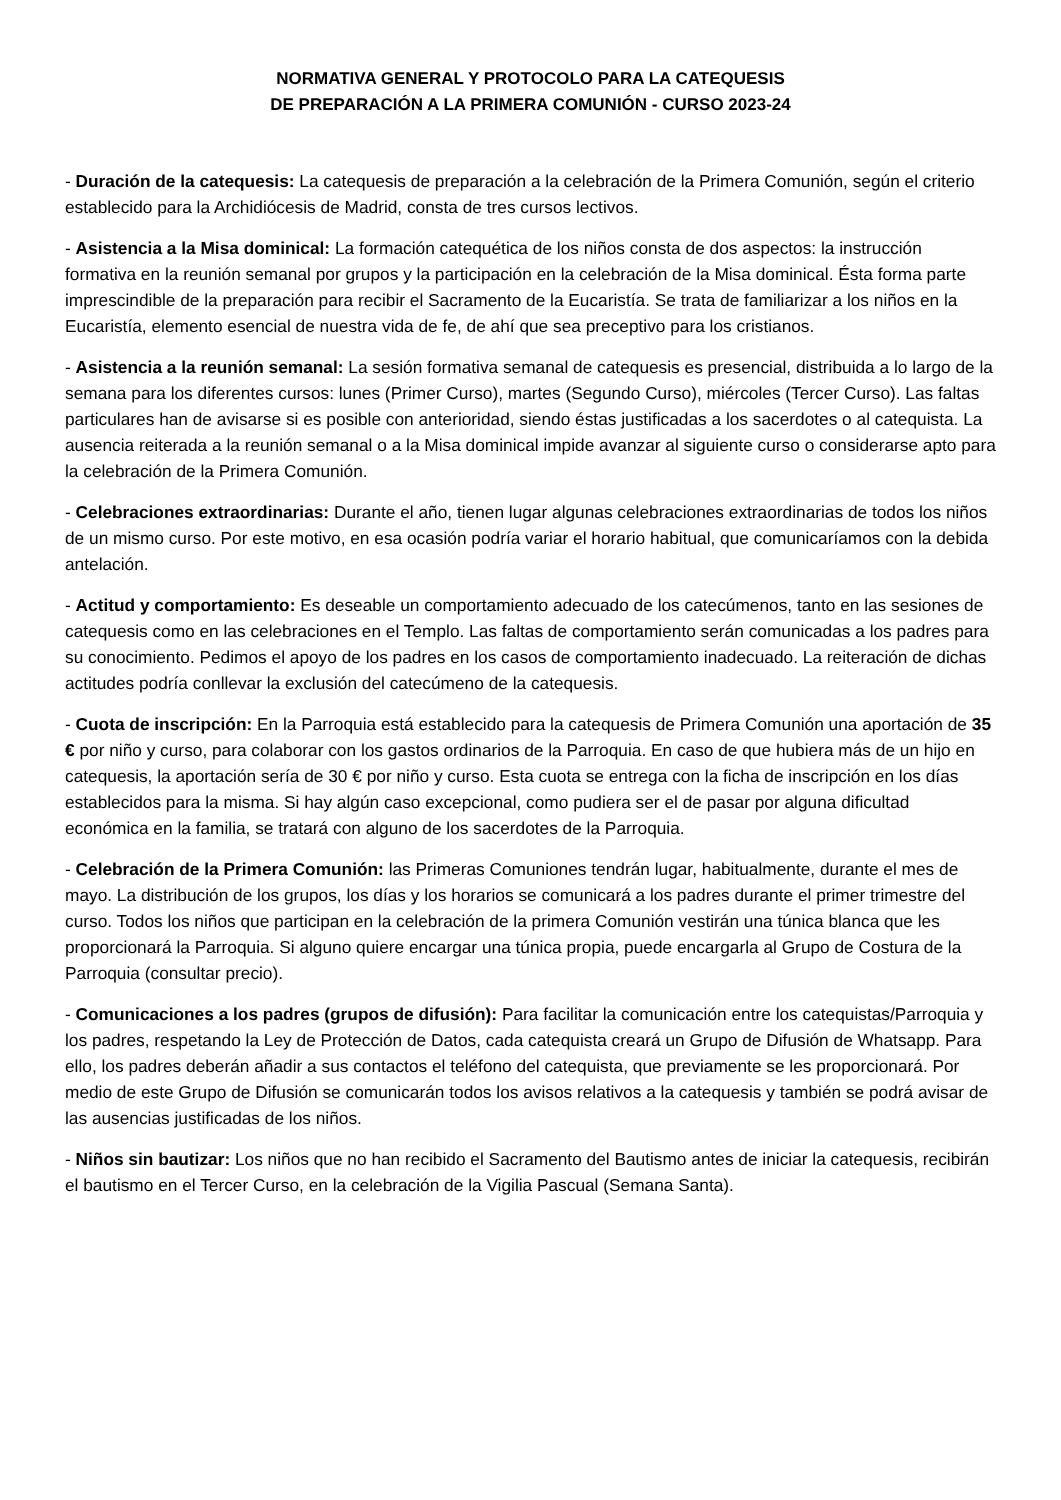NORMATIVA GENERAL Y PROTOCOLO PARA LA CATEQUESIS
DE PREPARACIÓN A LA PRIMERA COMUNIÓN - CURSO 2023-24
- Duración de la catequesis: La catequesis de preparación a la celebración de la Primera Comunión, según el criterio establecido para la Archidiócesis de Madrid, consta de tres cursos lectivos.
- Asistencia a la Misa dominical: La formación catequética de los niños consta de dos aspectos: la instrucción formativa en la reunión semanal por grupos y la participación en la celebración de la Misa dominical. Ésta forma parte imprescindible de la preparación para recibir el Sacramento de la Eucaristía. Se trata de familiarizar a los niños en la Eucaristía, elemento esencial de nuestra vida de fe, de ahí que sea preceptivo para los cristianos.
- Asistencia a la reunión semanal: La sesión formativa semanal de catequesis es presencial, distribuida a lo largo de la semana para los diferentes cursos: lunes (Primer Curso), martes (Segundo Curso), miércoles (Tercer Curso). Las faltas particulares han de avisarse si es posible con anterioridad, siendo éstas justificadas a los sacerdotes o al catequista. La ausencia reiterada a la reunión semanal o a la Misa dominical impide avanzar al siguiente curso o considerarse apto para la celebración de la Primera Comunión.
- Celebraciones extraordinarias: Durante el año, tienen lugar algunas celebraciones extraordinarias de todos los niños de un mismo curso. Por este motivo, en esa ocasión podría variar el horario habitual, que comunicaríamos con la debida antelación.
- Actitud y comportamiento: Es deseable un comportamiento adecuado de los catecúmenos, tanto en las sesiones de catequesis como en las celebraciones en el Templo. Las faltas de comportamiento serán comunicadas a los padres para su conocimiento. Pedimos el apoyo de los padres en los casos de comportamiento inadecuado. La reiteración de dichas actitudes podría conllevar la exclusión del catecúmeno de la catequesis.
- Cuota de inscripción: En la Parroquia está establecido para la catequesis de Primera Comunión una aportación de 35 € por niño y curso, para colaborar con los gastos ordinarios de la Parroquia. En caso de que hubiera más de un hijo en catequesis, la aportación sería de 30 € por niño y curso. Esta cuota se entrega con la ficha de inscripción en los días establecidos para la misma. Si hay algún caso excepcional, como pudiera ser el de pasar por alguna dificultad económica en la familia, se tratará con alguno de los sacerdotes de la Parroquia.
- Celebración de la Primera Comunión: las Primeras Comuniones tendrán lugar, habitualmente, durante el mes de mayo. La distribución de los grupos, los días y los horarios se comunicará a los padres durante el primer trimestre del curso. Todos los niños que participan en la celebración de la primera Comunión vestirán una túnica blanca que les proporcionará la Parroquia. Si alguno quiere encargar una túnica propia, puede encargarla al Grupo de Costura de la Parroquia (consultar precio).
- Comunicaciones a los padres (grupos de difusión): Para facilitar la comunicación entre los catequistas/Parroquia y los padres, respetando la Ley de Protección de Datos, cada catequista creará un Grupo de Difusión de Whatsapp. Para ello, los padres deberán añadir a sus contactos el teléfono del catequista, que previamente se les proporcionará. Por medio de este Grupo de Difusión se comunicarán todos los avisos relativos a la catequesis y también se podrá avisar de las ausencias justificadas de los niños.
- Niños sin bautizar: Los niños que no han recibido el Sacramento del Bautismo antes de iniciar la catequesis, recibirán el bautismo en el Tercer Curso, en la celebración de la Vigilia Pascual (Semana Santa).